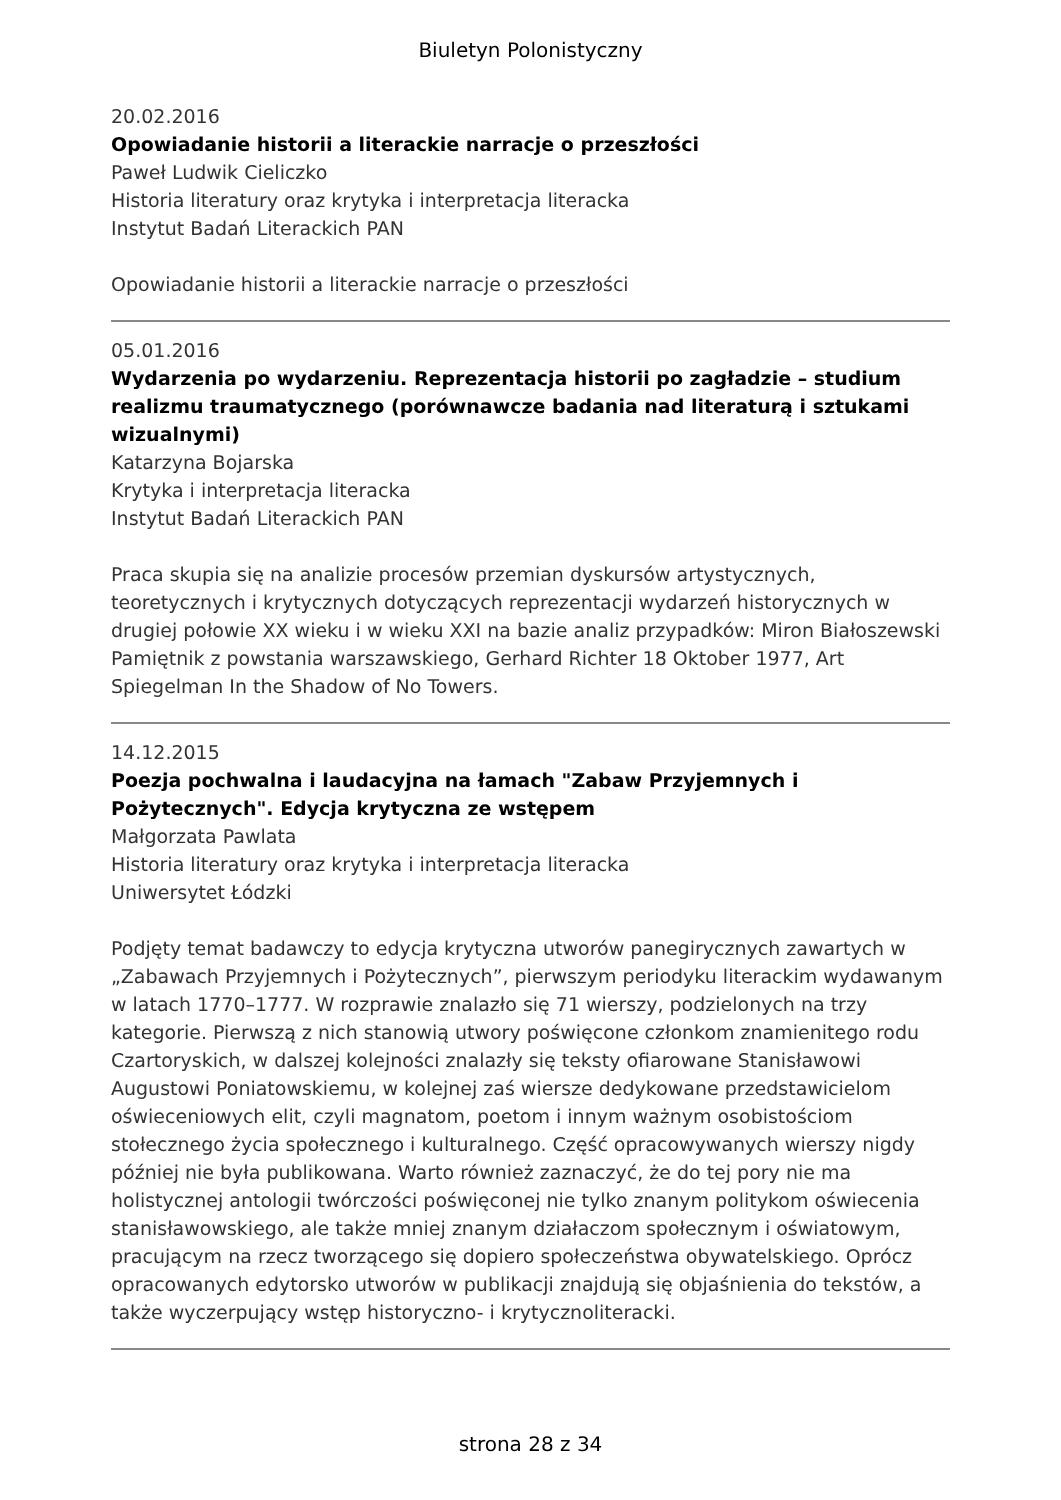Biuletyn Polonistyczny
20.02.2016
Opowiadanie historii a literackie narracje o przeszłości
Paweł Ludwik Cieliczko
Historia literatury oraz krytyka i interpretacja literacka
Instytut Badań Literackich PAN
Opowiadanie historii a literackie narracje o przeszłości
05.01.2016
Wydarzenia po wydarzeniu. Reprezentacja historii po zagładzie – studium realizmu traumatycznego (porównawcze badania nad literaturą i sztukami wizualnymi)
Katarzyna Bojarska
Krytyka i interpretacja literacka
Instytut Badań Literackich PAN
Praca skupia się na analizie procesów przemian dyskursów artystycznych, teoretycznych i krytycznych dotyczących reprezentacji wydarzeń historycznych w drugiej połowie XX wieku i w wieku XXI na bazie analiz przypadków: Miron Białoszewski Pamiętnik z powstania warszawskiego, Gerhard Richter 18 Oktober 1977, Art Spiegelman In the Shadow of No Towers.
14.12.2015
Poezja pochwalna i laudacyjna na łamach "Zabaw Przyjemnych i Pożytecznych". Edycja krytyczna ze wstępem
Małgorzata Pawlata
Historia literatury oraz krytyka i interpretacja literacka
Uniwersytet Łódzki
Podjęty temat badawczy to edycja krytyczna utworów panegirycznych zawartych w „Zabawach Przyjemnych i Pożytecznych”, pierwszym periodyku literackim wydawanym w latach 1770–1777. W rozprawie znalazło się 71 wierszy, podzielonych na trzy kategorie. Pierwszą z nich stanowią utwory poświęcone członkom znamienitego rodu Czartoryskich, w dalszej kolejności znalazły się teksty ofiarowane Stanisławowi Augustowi Poniatowskiemu, w kolejnej zaś wiersze dedykowane przedstawicielom oświeceniowych elit, czyli magnatom, poetom i innym ważnym osobistościom stołecznego życia społecznego i kulturalnego. Część opracowywanych wierszy nigdy później nie była publikowana. Warto również zaznaczyć, że do tej pory nie ma holistycznej antologii twórczości poświęconej nie tylko znanym politykom oświecenia stanisławowskiego, ale także mniej znanym działaczom społecznym i oświatowym, pracującym na rzecz tworzącego się dopiero społeczeństwa obywatelskiego. Oprócz opracowanych edytorsko utworów w publikacji znajdują się objaśnienia do tekstów, a także wyczerpujący wstęp historyczno- i krytycznoliteracki.
strona 28 z 34